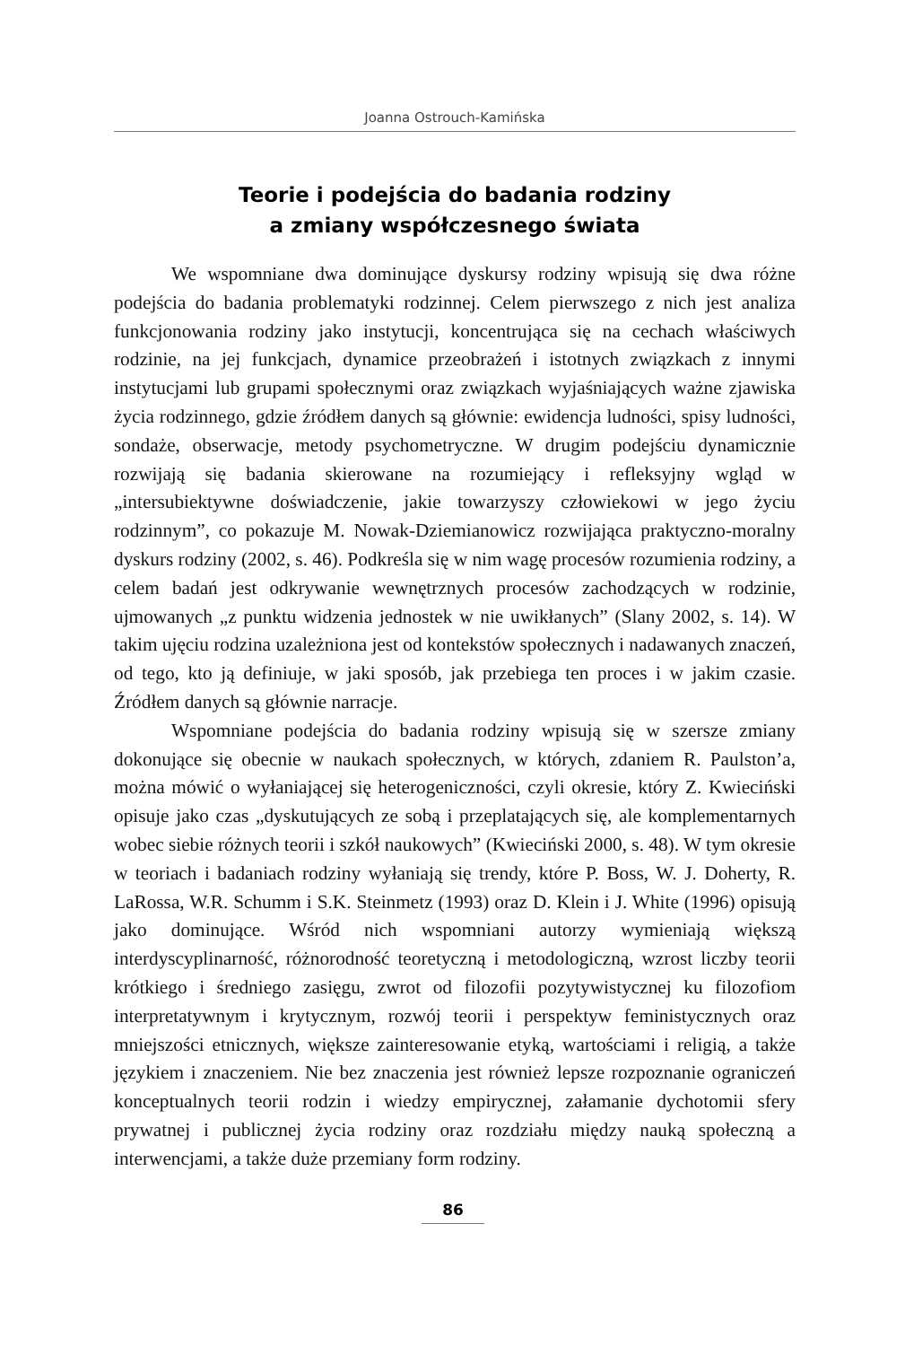Joanna Ostrouch-Kamińska
Teorie i podejścia do badania rodziny
a zmiany współczesnego świata
We wspomniane dwa dominujące dyskursy rodziny wpisują się dwa różne podejścia do badania problematyki rodzinnej. Celem pierwszego z nich jest analiza funkcjonowania rodziny jako instytucji, koncentrująca się na cechach właściwych rodzinie, na jej funkcjach, dynamice przeobrażeń i istotnych związkach z innymi instytucjami lub grupami społecznymi oraz związkach wyjaśniających ważne zjawiska życia rodzinnego, gdzie źródłem danych są głównie: ewidencja ludności, spisy ludności, sondaże, obserwacje, metody psychometryczne. W drugim podejściu dynamicznie rozwijają się badania skierowane na rozumiejący i refleksyjny wgląd w „intersubiektywne doświadczenie, jakie towarzyszy człowiekowi w jego życiu rodzinnym”, co pokazuje M. Nowak-Dziemianowicz rozwijająca praktyczno-moralny dyskurs rodziny (2002, s. 46). Podkreśla się w nim wagę procesów rozumienia rodziny, a celem badań jest odkrywanie wewnętrznych procesów zachodzących w rodzinie, ujmowanych „z punktu widzenia jednostek w nie uwikłanych” (Slany 2002, s. 14). W takim ujęciu rodzina uzależniona jest od kontekstów społecznych i nadawanych znaczeń, od tego, kto ją definiuje, w jaki sposób, jak przebiega ten proces i w jakim czasie. Źródłem danych są głównie narracje.
Wspomniane podejścia do badania rodziny wpisują się w szersze zmiany dokonujące się obecnie w naukach społecznych, w których, zdaniem R. Paulston’a, można mówić o wyłaniającej się heterogeniczności, czyli okresie, który Z. Kwieciński opisuje jako czas „dyskutujących ze sobą i przeplatających się, ale komplementarnych wobec siebie różnych teorii i szkół naukowych” (Kwieciński 2000, s. 48). W tym okresie w teoriach i badaniach rodziny wyłaniają się trendy, które P. Boss, W. J. Doherty, R. LaRossa, W.R. Schumm i S.K. Steinmetz (1993) oraz D. Klein i J. White (1996) opisują jako dominujące. Wśród nich wspomniani autorzy wymieniają większą interdyscyplinarność, różnorodność teoretyczną i metodologiczną, wzrost liczby teorii krótkiego i średniego zasięgu, zwrot od filozofii pozytywistycznej ku filozofiom interpretatywnym i krytycznym, rozwój teorii i perspektyw feministycznych oraz mniejszości etnicznych, większe zainteresowanie etyką, wartościami i religią, a także językiem i znaczeniem. Nie bez znaczenia jest również lepsze rozpoznanie ograniczeń konceptualnych teorii rodzin i wiedzy empirycznej, załamanie dychotomii sfery prywatnej i publicznej życia rodziny oraz rozdziału między nauką społeczną a interwencjami, a także duże przemiany form rodziny.
86